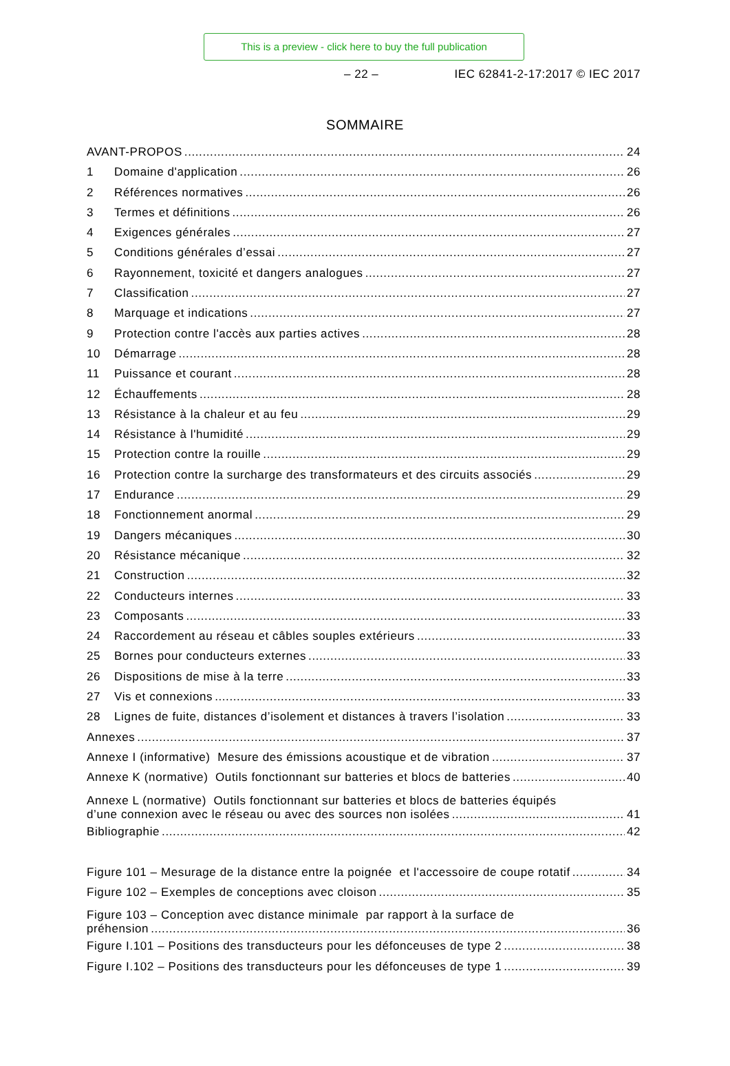This is a preview - click here to buy the full publication
– 22 – IEC 62841-2-17:2017 © IEC 2017
SOMMAIRE
AVANT-PROPOS 24
1 Domaine d'application 26
2 Références normatives 26
3 Termes et définitions 26
4 Exigences générales 27
5 Conditions générales d’essai 27
6 Rayonnement, toxicité et dangers analogues 27
7 Classification 27
8 Marquage et indications 27
9 Protection contre l'accès aux parties actives 28
10 Démarrage 28
11 Puissance et courant 28
12 Échauffements 28
13 Résistance à la chaleur et au feu 29
14 Résistance à l'humidité 29
15 Protection contre la rouille 29
16 Protection contre la surcharge des transformateurs et des circuits associés 29
17 Endurance 29
18 Fonctionnement anormal 29
19 Dangers mécaniques 30
20 Résistance mécanique 32
21 Construction 32
22 Conducteurs internes 33
23 Composants 33
24 Raccordement au réseau et câbles souples extérieurs 33
25 Bornes pour conducteurs externes 33
26 Dispositions de mise à la terre 33
27 Vis et connexions 33
28 Lignes de fuite, distances d’isolement et distances à travers l’isolation 33
Annexes 37
Annexe I (informative) Mesure des émissions acoustique et de vibration 37
Annexe K (normative) Outils fonctionnant sur batteries et blocs de batteries 40
Annexe L (normative) Outils fonctionnant sur batteries et blocs de batteries équipés
d’une connexion avec le réseau ou avec des sources non isolées 41
Bibliographie 42
Figure 101 – Mesurage de la distance entre la poignée et l'accessoire de coupe rotatif 34
Figure 102 – Exemples de conceptions avec cloison 35
Figure 103 – Conception avec distance minimale par rapport à la surface de
préhension 36
Figure I.101 – Positions des transducteurs pour les défonceuses de type 2 38
Figure I.102 – Positions des transducteurs pour les défonceuses de type 1 39